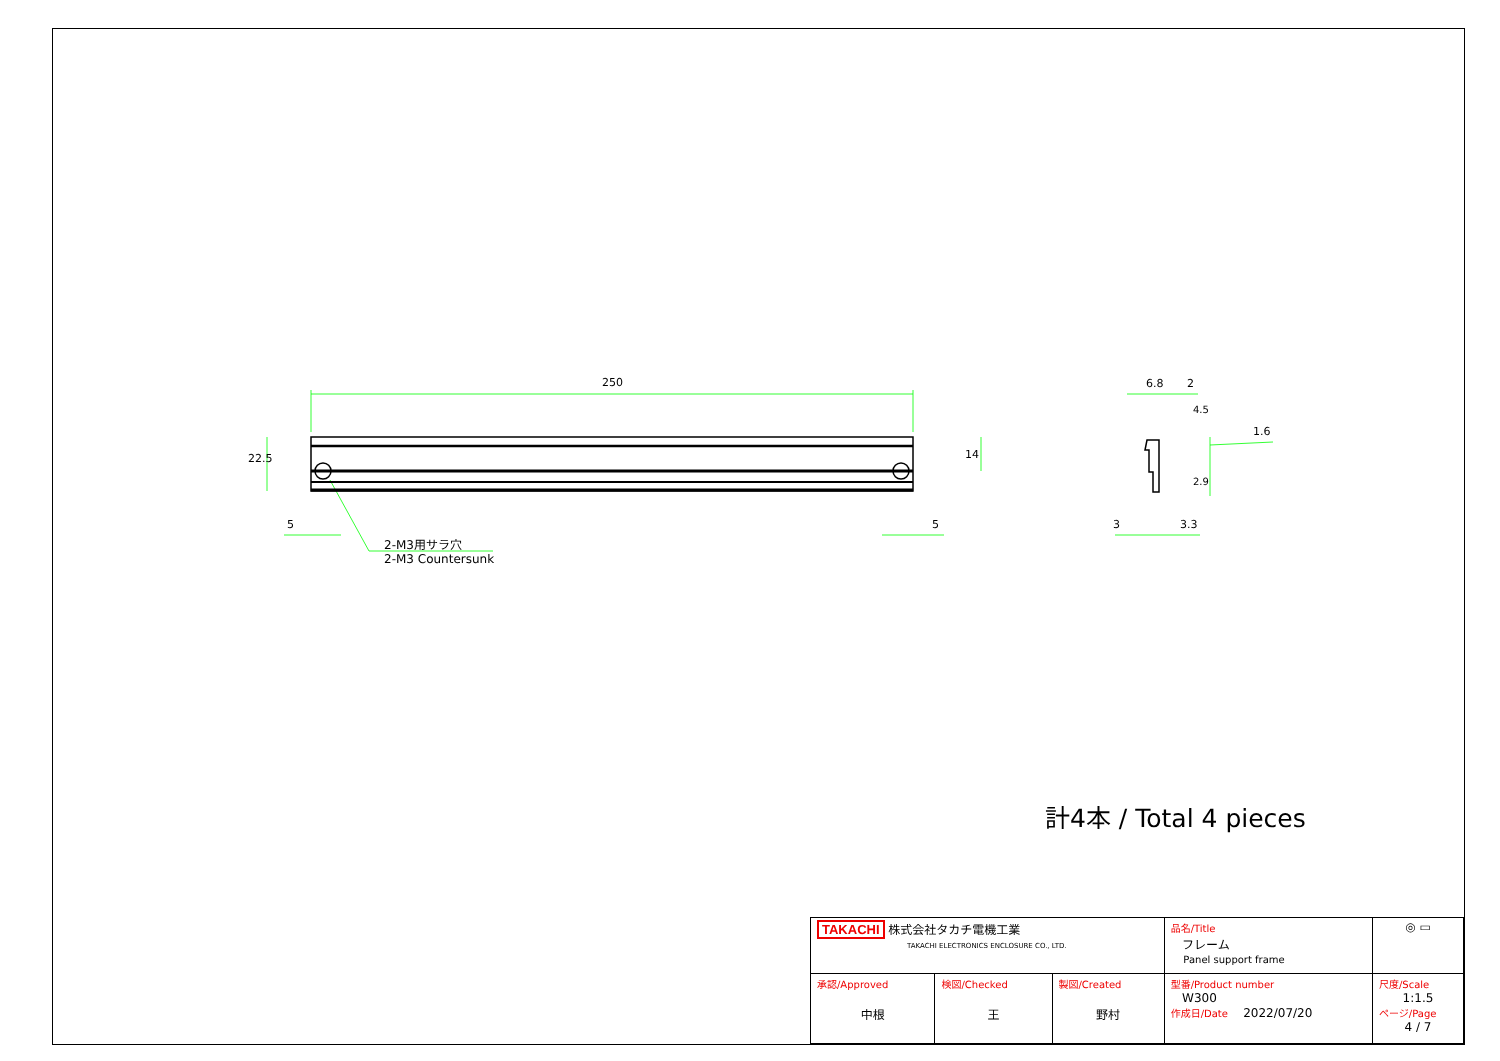250
5
5
6.8
2
1.6
3
3.3
2-M3用サラ穴
2-M3 Countersunk
22.5 14
4.5
2.9
計4本 / Total 4 pieces
| TAKACHI 株式会社タカチ電機工業 TAKACHI ELECTRONICS ENCLOSURE CO., LTD. | | | 品名/Title フレーム Panel support frame | ◎ ▭ |
| 承認/Approved 中根 | 検図/Checked 王 | 製図/Created 野村 | 型番/Product number W300 作成日/Date 2022/07/20 | 尺度/Scale 1:1.5 ページ/Page 4 / 7 |